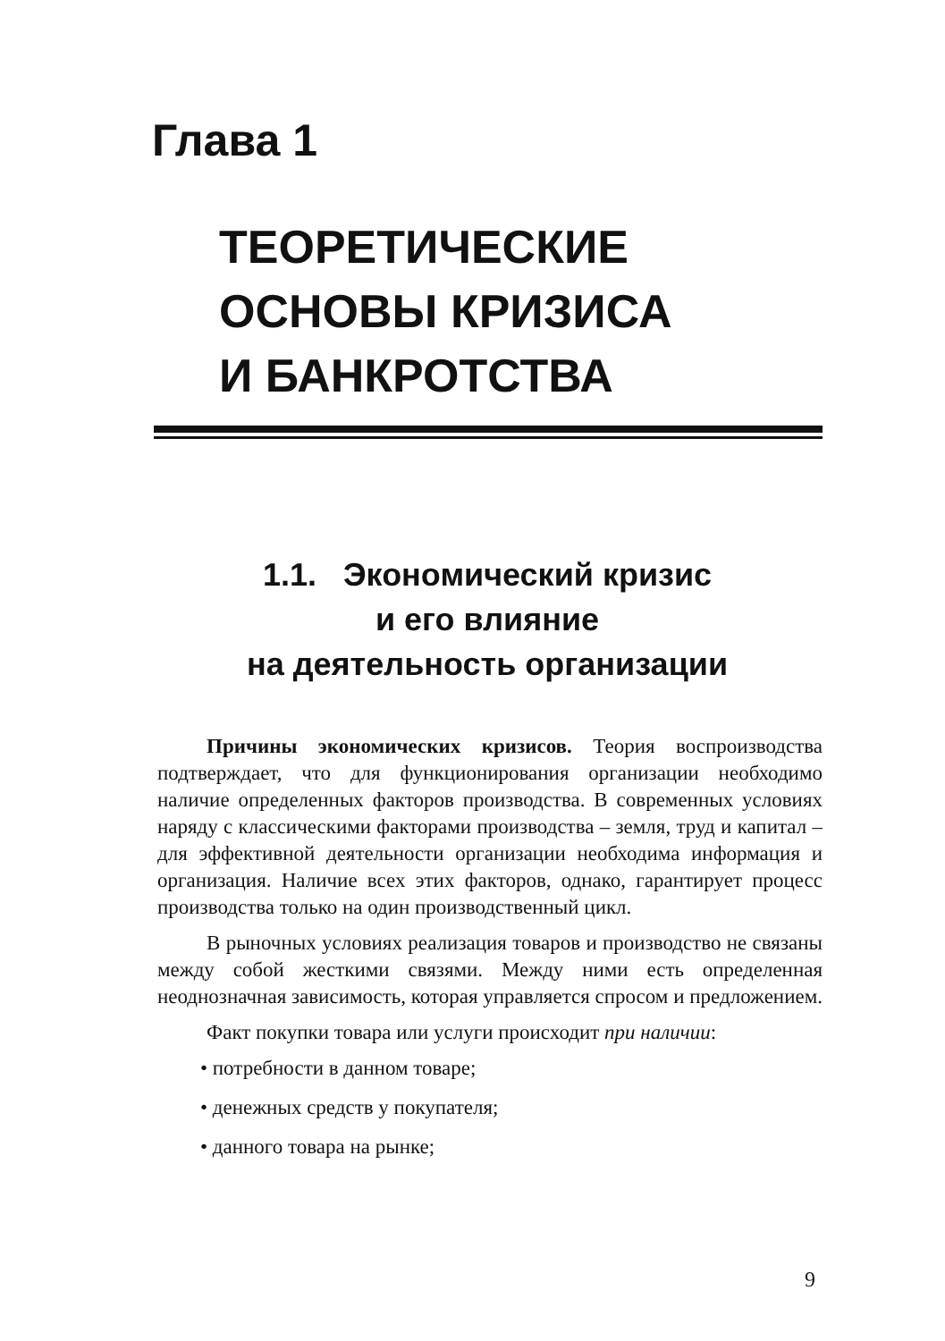Глава 1
ТЕОРЕТИЧЕСКИЕ
ОСНОВЫ КРИЗИСА
И БАНКРОТСТВА
1.1. Экономический кризис
и его влияние
на деятельность организации
Причины экономических кризисов. Теория воспроизводства подтверждает, что для функционирования организации необходимо наличие определенных факторов производства. В современных условиях наряду с классическими факторами производства – земля, труд и капитал – для эффективной деятельности организации необходима информация и организация. Наличие всех этих факторов, однако, гарантирует процесс производства только на один производственный цикл.
В рыночных условиях реализация товаров и производство не связаны между собой жесткими связями. Между ними есть определенная неоднозначная зависимость, которая управляется спросом и предложением.
Факт покупки товара или услуги происходит при наличии:
• потребности в данном товаре;
• денежных средств у покупателя;
• данного товара на рынке;
9